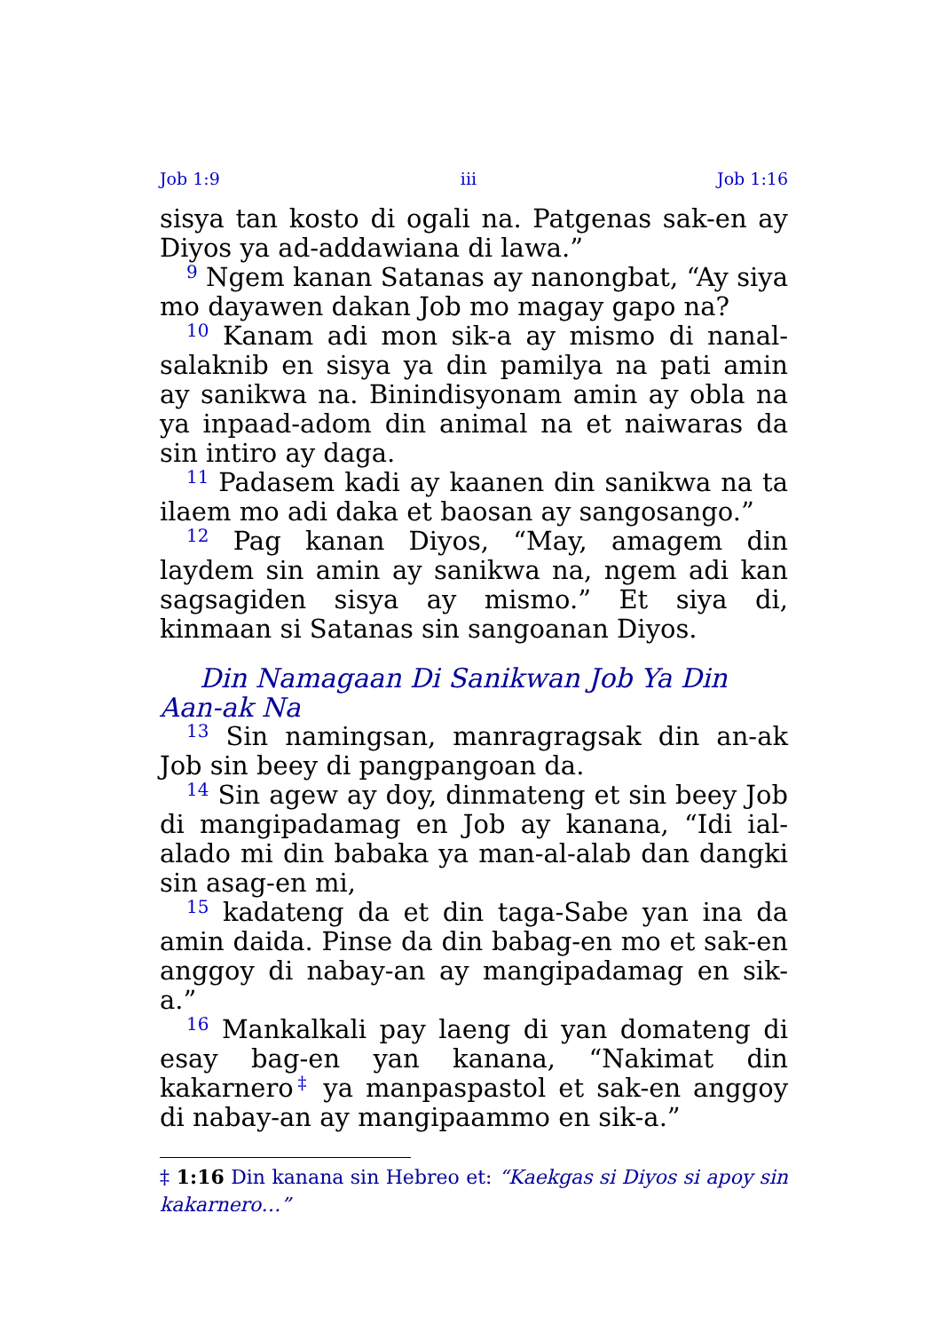Job 1:9 iii Job 1:16
sisya tan kosto di ogali na. Patgenas sak-en ay Diyos ya ad-addawiana di lawa.”
<sup>9</sup> Ngem kanan Satanas ay nanongbat, “Ay siya mo dayawen dakan Job mo magay gapo na?
<sup>10</sup> Kanam adi mon sik-a ay mismo di nanal-salaknib en sisya ya din pamilya na pati amin ay sanikwa na. Binindisyonam amin ay obla na ya inpaad-adom din animal na et naiwaras da sin intiro ay daga.
<sup>11</sup> Padasem kadi ay kaanen din sanikwa na ta ilaem mo adi daka et baosan ay sangosango.”
<sup>12</sup> Pag kanan Diyos, “May, amagem din laydem sin amin ay sanikwa na, ngem adi kan sagsagiden sisya ay mismo.” Et siya di, kinmaan si Satanas sin sangoanan Diyos.
Din Namagaan Di Sanikwan Job Ya Din Aan-ak Na
<sup>13</sup> Sin namingsan, manragragsak din an-ak Job sin beey di pangpangoan da.
<sup>14</sup> Sin agew ay doy, dinmateng et sin beey Job di mangipadamag en Job ay kanana, “Idi ial-alado mi din babaka ya man-al-alab dan dangki sin asag-en mi,
<sup>15</sup> kadateng da et din taga-Sabe yan ina da amin daida. Pinse da din babag-en mo et sak-en anggoy di nabay-an ay mangipadamag en sik-a.”
<sup>16</sup> Mankalkali pay laeng di yan domateng di esay bag-en yan kanana, “Nakimat din kakarnero<sup>‡</sup> ya manpaspastol et sak-en anggoy di nabay-an ay mangipaammo en sik-a.”
‡ 1:16 Din kanana sin Hebreo et: “Kaekgas si Diyos si apoy sin kakarnero…”